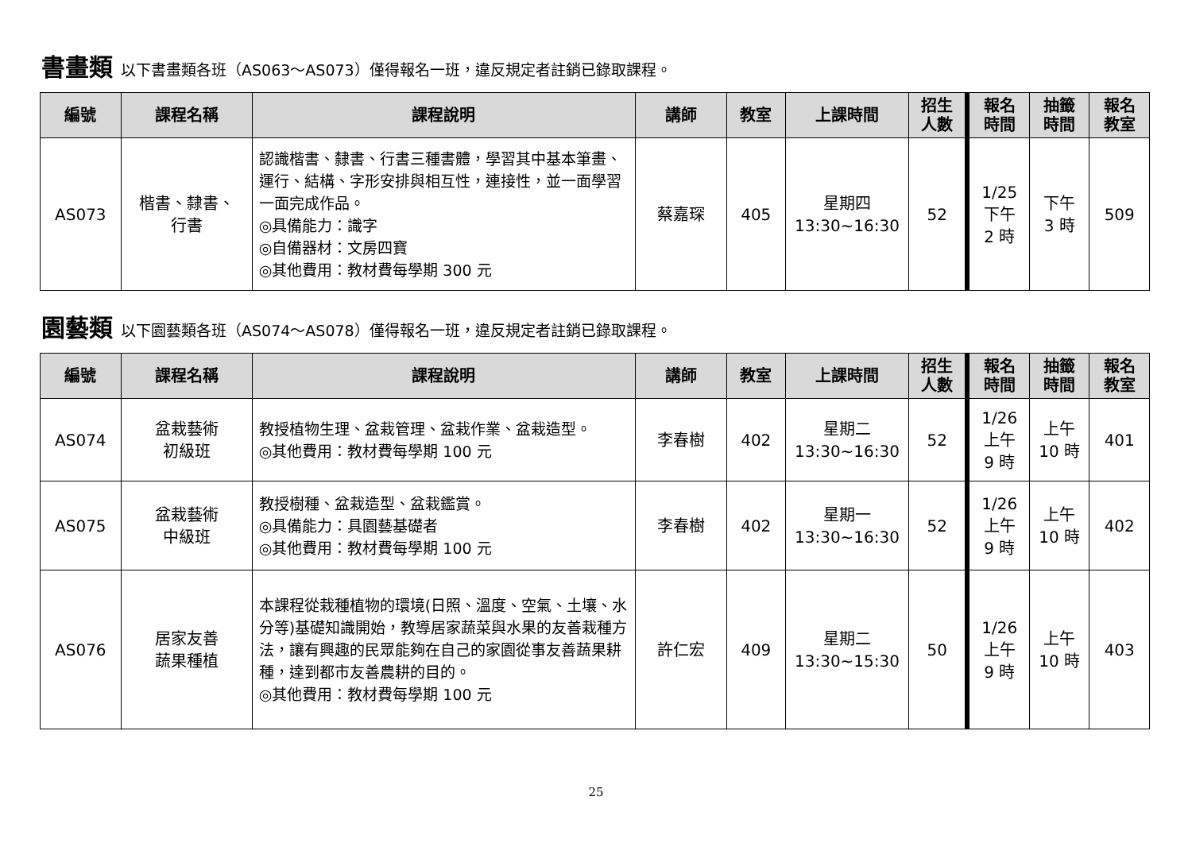書畫類 以下書畫類各班（AS063～AS073）僅得報名一班，違反規定者註銷已錄取課程。
| 編號 | 課程名稱 | 課程說明 | 講師 | 教室 | 上課時間 | 招生 人數 | 報名 時間 | 抽籤 時間 | 報名 教室 |
| --- | --- | --- | --- | --- | --- | --- | --- | --- | --- |
| AS073 | 楷書、隸書、 行書 | 認識楷書、隸書、行書三種書體，學習其中基本筆畫、運行、結構、字形安排與相互性，連接性，並一面學習一面完成作品。 ◎具備能力：識字 ◎自備器材：文房四寶 ◎其他費用：教材費每學期 300 元 | 蔡嘉琛 | 405 | 星期四 13:30~16:30 | 52 | 1/25 下午 2 時 | 下午 3 時 | 509 |
園藝類 以下園藝類各班（AS074～AS078）僅得報名一班，違反規定者註銷已錄取課程。
| 編號 | 課程名稱 | 課程說明 | 講師 | 教室 | 上課時間 | 招生 人數 | 報名 時間 | 抽籤 時間 | 報名 教室 |
| --- | --- | --- | --- | --- | --- | --- | --- | --- | --- |
| AS074 | 盆栽藝術 初級班 | 教授植物生理、盆栽管理、盆栽作業、盆栽造型。 ◎其他費用：教材費每學期 100 元 | 李春樹 | 402 | 星期二 13:30~16:30 | 52 | 1/26 上午 9 時 | 上午 10 時 | 401 |
| AS075 | 盆栽藝術 中級班 | 教授樹種、盆栽造型、盆栽鑑賞。 ◎具備能力：具園藝基礎者 ◎其他費用：教材費每學期 100 元 | 李春樹 | 402 | 星期一 13:30~16:30 | 52 | 1/26 上午 9 時 | 上午 10 時 | 402 |
| AS076 | 居家友善 蔬果種植 | 本課程從栽種植物的環境(日照、溫度、空氣、土壤、水分等)基礎知識開始，教導居家蔬菜與水果的友善栽種方法，讓有興趣的民眾能夠在自己的家園從事友善蔬果耕種，達到都市友善農耕的目的。 ◎其他費用：教材費每學期 100 元 | 許仁宏 | 409 | 星期二 13:30~15:30 | 50 | 1/26 上午 9 時 | 上午 10 時 | 403 |
25